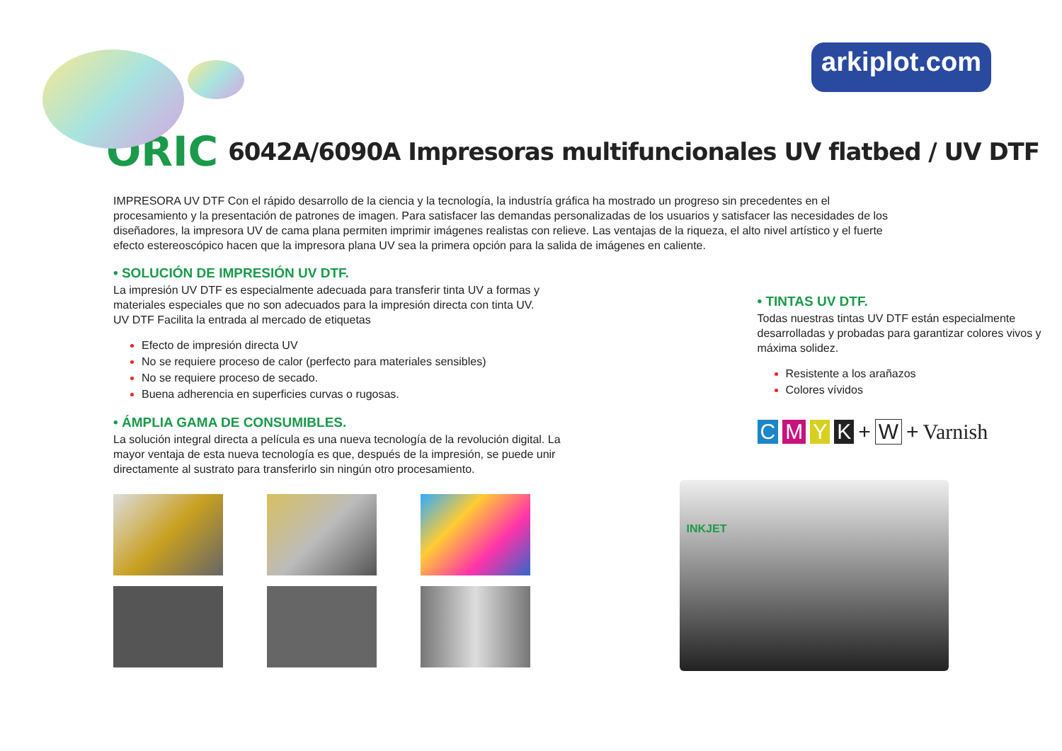arkiplot.com
ORIC
6042A/6090A Impresoras multifuncionales UV flatbed / UV DTF
IMPRESORA UV DTF Con el rápido desarrollo de la ciencia y la tecnología, la industría gráfica ha mostrado un progreso sin precedentes en el procesamiento y la presentación de patrones de imagen. Para satisfacer las demandas personalizadas de los usuarios y satisfacer las necesidades de los diseñadores, la impresora UV de cama plana permiten imprimir imágenes realistas con relieve. Las ventajas de la riqueza, el alto nivel artístico y el fuerte efecto estereoscópico hacen que la impresora plana UV sea la primera opción para la salida de imágenes en caliente.
• SOLUCIÓN DE IMPRESIÓN UV DTF.
La impresión UV DTF es especialmente adecuada para transferir tinta UV a formas y materiales especiales que no son adecuados para la impresión directa con tinta UV.
UV DTF Facilita la entrada al mercado de etiquetas
Efecto de impresión directa UV
No se requiere proceso de calor (perfecto para materiales sensibles)
No se requiere proceso de secado.
Buena adherencia en superficies curvas o rugosas.
• ÁMPLIA GAMA DE CONSUMIBLES.
La solución integral directa a película es una nueva tecnología de la revolución digital. La mayor ventaja de esta nueva tecnología es que, después de la impresión, se puede unir directamente al sustrato para transferirlo sin ningún otro procesamiento.
• TINTAS UV DTF.
Todas nuestras tintas UV DTF están especialmente desarrolladas y probadas para garantizar colores vivos y máxima solidez.
Resistente a los arañazos
Colores vívidos
CMYK + W + Varnish
INKJET